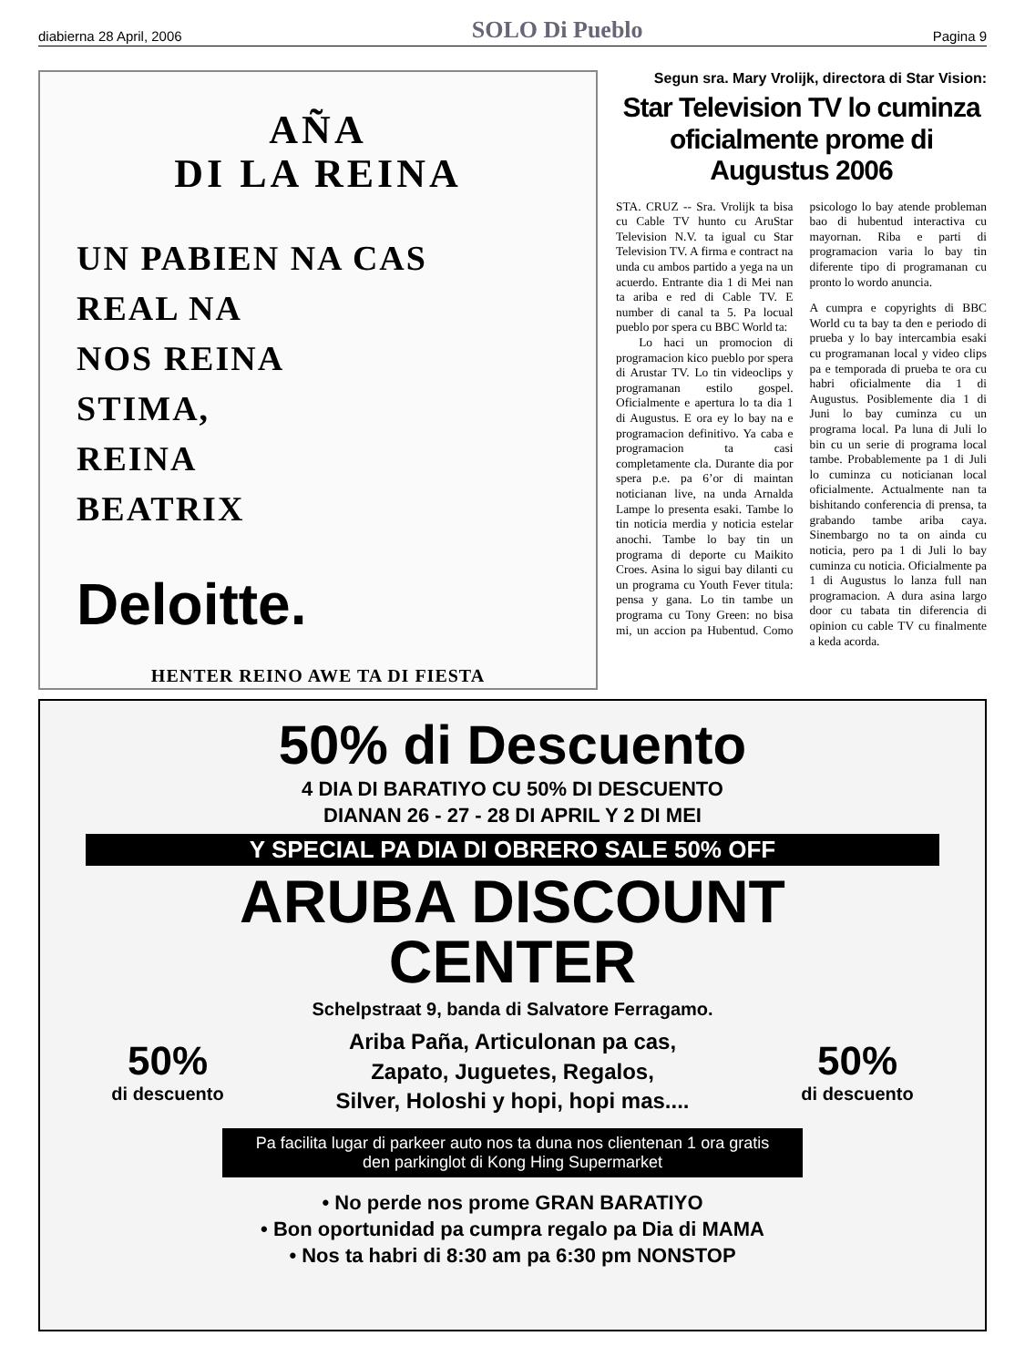diabierna 28 April, 2006 SOLO Di Pueblo Pagina 9
AÑA
DI LA REINA
UN PABIEN NA CAS
REAL NA
NOS REINA
STIMA,
REINA
BEATRIX
Deloitte.
HENTER REINO AWE TA DI FIESTA
Segun sra. Mary Vrolijk, directora di Star Vision:
Star Television TV lo cuminza oficialmente prome di Augustus 2006
STA. CRUZ -- Sra. Vrolijk ta bisa cu Cable TV hunto cu AruStar Television N.V. ta igual cu Star Television TV. A firma e contract na unda cu ambos partido a yega na un acuerdo. Entrante dia 1 di Mei nan ta ariba e red di Cable TV. E number di canal ta 5. Pa locual pueblo por spera cu BBC World ta:
Lo haci un promocion di programacion kico pueblo por spera di Arustar TV. Lo tin videoclips y programanan estilo gospel. Oficialmente e apertura lo ta dia 1 di Augustus. E ora ey lo bay na e programacion definitivo. Ya caba e programacion ta casi completamente cla. Durante dia por spera p.e. pa 6’or di maintan noticianan live, na unda Arnalda Lampe lo presenta esaki. Tambe lo tin noticia merdia y noticia estelar anochi. Tambe lo bay tin un programa di deporte cu Maikito Croes. Asina lo sigui bay dilanti cu un programa cu Youth Fever titula: pensa y gana. Lo tin tambe un programa cu Tony Green: no bisa mi, un accion pa Hubentud. Como psicologo lo bay atende probleman bao di hubentud interactiva cu mayornan. Riba e parti di programacion varia lo bay tin diferente tipo di programanan cu pronto lo wordo anuncia.
A cumpra e copyrights di BBC World cu ta bay ta den e periodo di prueba y lo bay intercambia esaki cu programanan local y video clips pa e temporada di prueba te ora cu habri oficialmente dia 1 di Augustus. Posiblemente dia 1 di Juni lo bay cuminza cu un programa local. Pa luna di Juli lo bin cu un serie di programa local tambe. Probablemente pa 1 di Juli lo cuminza cu noticianan local oficialmente. Actualmente nan ta bishitando conferencia di prensa, ta grabando tambe ariba caya. Sinembargo no ta on ainda cu noticia, pero pa 1 di Juli lo bay cuminza cu noticia. Oficialmente pa 1 di Augustus lo lanza full nan programacion. A dura asina largo door cu tabata tin diferencia di opinion cu cable TV cu finalmente a keda acorda.
50% di Descuento
4 DIA DI BARATIYO CU 50% DI DESCUENTO
DIANAN 26 - 27 - 28 DI APRIL Y 2 DI MEI
Y SPECIAL PA DIA DI OBRERO SALE 50% OFF
ARUBA DISCOUNT
CENTER
Schelpstraat 9, banda di Salvatore Ferragamo.
50%
di descuento
Ariba Paña, Articulonan pa cas,
Zapato, Juguetes, Regalos,
Silver, Holoshi y hopi, hopi mas....
50%
di descuento
Pa facilita lugar di parkeer auto nos ta duna nos clientenan 1 ora gratis
den parkinglot di Kong Hing Supermarket
• No perde nos prome GRAN BARATIYO
• Bon oportunidad pa cumpra regalo pa Dia di MAMA
• Nos ta habri di 8:30 am pa 6:30 pm NONSTOP